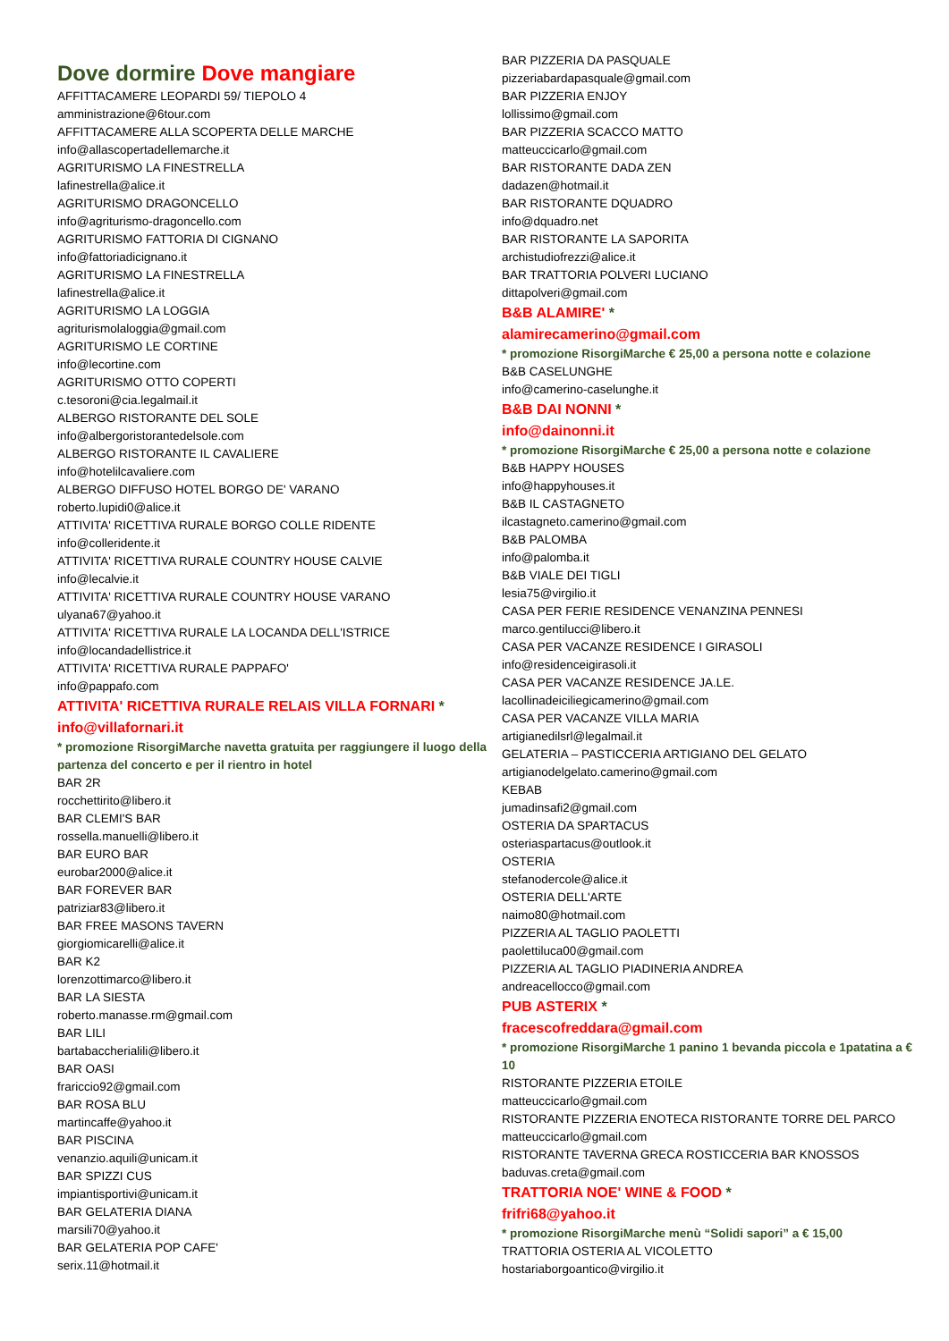Dove dormire Dove mangiare
AFFITTACAMERE LEOPARDI 59/ TIEPOLO 4
amministrazione@6tour.com
AFFITTACAMERE ALLA SCOPERTA DELLE MARCHE
info@allascopertadellemarche.it
AGRITURISMO LA FINESTRELLA
lafinestrella@alice.it
AGRITURISMO DRAGONCELLO
info@agriturismo-dragoncello.com
AGRITURISMO FATTORIA DI CIGNANO
info@fattoriadicignano.it
AGRITURISMO LA FINESTRELLA
lafinestrella@alice.it
AGRITURISMO LA LOGGIA
agriturismolaloggia@gmail.com
AGRITURISMO LE CORTINE
info@lecortine.com
AGRITURISMO OTTO COPERTI
c.tesoroni@cia.legalmail.it
ALBERGO RISTORANTE DEL SOLE
info@albergoristorantedelsole.com
ALBERGO RISTORANTE IL CAVALIERE
info@hotelilcavaliere.com
ALBERGO DIFFUSO HOTEL BORGO DE' VARANO
roberto.lupidi0@alice.it
ATTIVITA' RICETTIVA RURALE BORGO COLLE RIDENTE
info@colleridente.it
ATTIVITA' RICETTIVA RURALE COUNTRY HOUSE CALVIE
info@lecalvie.it
ATTIVITA' RICETTIVA RURALE COUNTRY HOUSE VARANO
ulyana67@yahoo.it
ATTIVITA' RICETTIVA RURALE LA LOCANDA DELL'ISTRICE
info@locandadellistrice.it
ATTIVITA' RICETTIVA RURALE PAPPAFO'
info@pappafo.com
ATTIVITA' RICETTIVA RURALE RELAIS VILLA FORNARI *
info@villafornari.it
* promozione RisorgiMarche navetta gratuita per raggiungere il luogo della partenza del concerto e per il rientro in hotel
BAR 2R
rocchettirito@libero.it
BAR CLEMI'S BAR
rossella.manuelli@libero.it
BAR EURO BAR
eurobar2000@alice.it
BAR FOREVER BAR
patriziar83@libero.it
BAR FREE MASONS TAVERN
giorgiomicarelli@alice.it
BAR K2
lorenzottimarco@libero.it
BAR LA SIESTA
roberto.manasse.rm@gmail.com
BAR LILI
bartabaccherialili@libero.it
BAR OASI
frariccio92@gmail.com
BAR ROSA BLU
martincaffe@yahoo.it
BAR PISCINA
venanzio.aquili@unicam.it
BAR SPIZZI CUS
impiantisportivi@unicam.it
BAR GELATERIA DIANA
marsili70@yahoo.it
BAR GELATERIA POP CAFE'
serix.11@hotmail.it
BAR PIZZERIA DA PASQUALE
pizzeriabardapasquale@gmail.com
BAR PIZZERIA ENJOY
lollissimo@gmail.com
BAR PIZZERIA SCACCO MATTO
matteuccicarlo@gmail.com
BAR RISTORANTE DADA ZEN
dadazen@hotmail.it
BAR RISTORANTE DQUADRO
info@dquadro.net
BAR RISTORANTE LA SAPORITA
archistudiofrezzi@alice.it
BAR TRATTORIA POLVERI LUCIANO
dittapolveri@gmail.com
B&B ALAMIRE' *
alamirecamerino@gmail.com
* promozione RisorgiMarche € 25,00 a persona notte e colazione
B&B CASELUNGHE
info@camerino-caselunghe.it
B&B DAI NONNI *
info@dainonni.it
* promozione RisorgiMarche € 25,00 a persona notte e colazione
B&B HAPPY HOUSES
info@happyhouses.it
B&B IL CASTAGNETO
ilcastagneto.camerino@gmail.com
B&B PALOMBA
info@palomba.it
B&B VIALE DEI TIGLI
lesia75@virgilio.it
CASA PER FERIE RESIDENCE VENANZINA PENNESI
marco.gentilucci@libero.it
CASA PER VACANZE RESIDENCE I GIRASOLI
info@residenceigirasoli.it
CASA PER VACANZE RESIDENCE JA.LE.
lacollinadeiciliegicamerino@gmail.com
CASA PER VACANZE VILLA MARIA
artigianedilsrl@legalmail.it
GELATERIA – PASTICCERIA ARTIGIANO DEL GELATO
artigianodelgelato.camerino@gmail.com
KEBAB
jumadinsafi2@gmail.com
OSTERIA DA SPARTACUS
osteriaspartacus@outlook.it
OSTERIA
stefanodercole@alice.it
OSTERIA DELL'ARTE
naimo80@hotmail.com
PIZZERIA AL TAGLIO PAOLETTI
paolettiluca00@gmail.com
PIZZERIA AL TAGLIO PIADINERIA ANDREA
andreacellocco@gmail.com
PUB ASTERIX *
fracescofreddara@gmail.com
* promozione RisorgiMarche 1 panino 1 bevanda piccola e 1patatina a € 10
RISTORANTE PIZZERIA ETOILE
matteuccicarlo@gmail.com
RISTORANTE PIZZERIA ENOTECA RISTORANTE TORRE DEL PARCO
matteuccicarlo@gmail.com
RISTORANTE TAVERNA GRECA ROSTICCERIA BAR KNOSSOS
baduvas.creta@gmail.com
TRATTORIA NOE' WINE & FOOD *
frifri68@yahoo.it
* promozione RisorgiMarche menù “Solidi sapori” a € 15,00
TRATTORIA OSTERIA AL VICOLETTO
hostariaborgoantico@virgilio.it